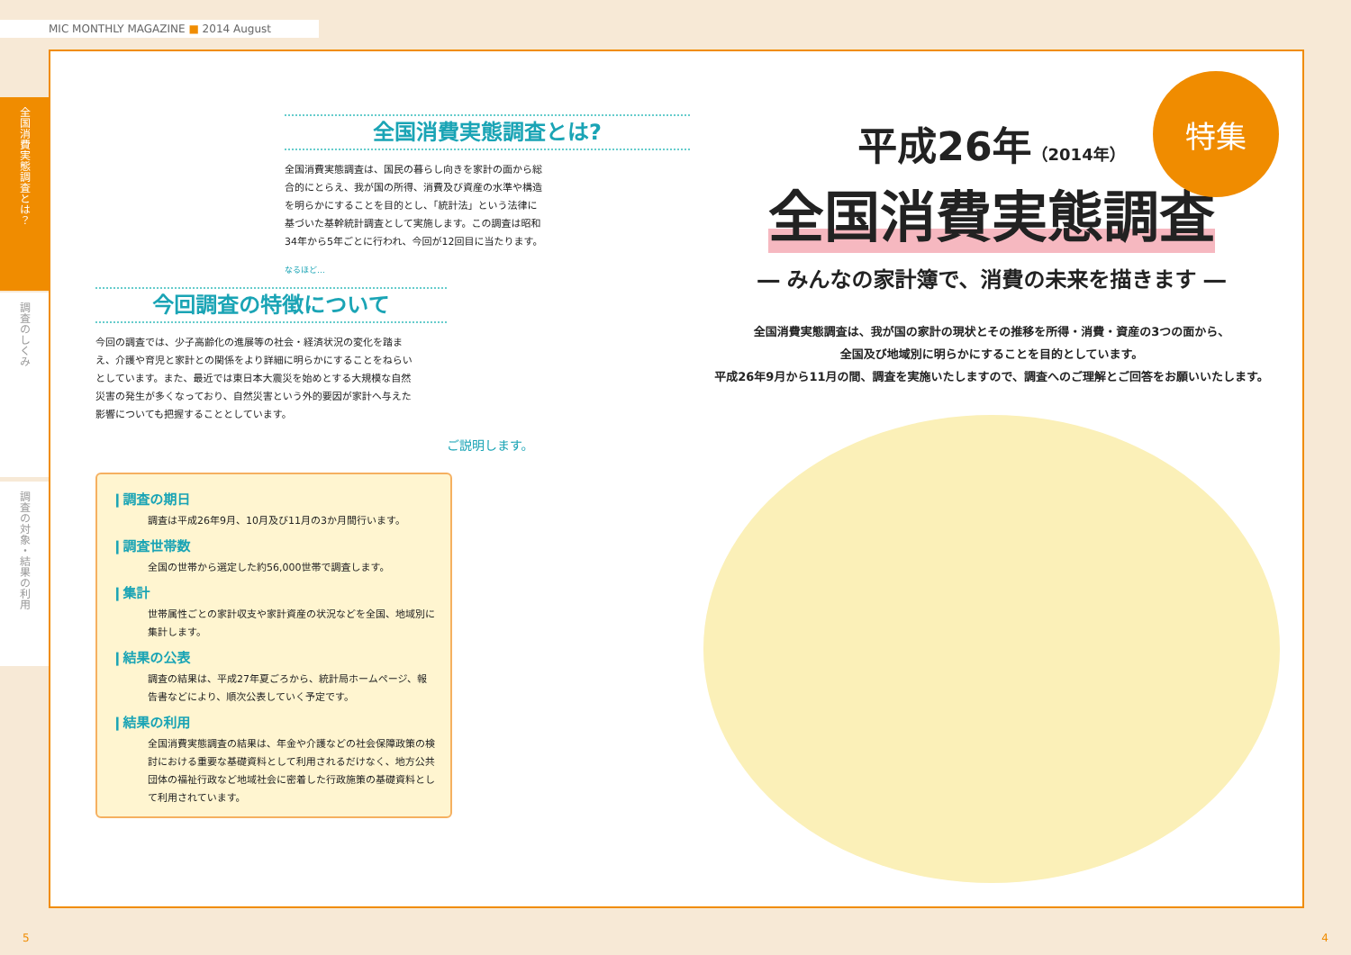MIC MONTHLY MAGAZINE ■ 2014 August
全国消費実態調査とは？
調査のしくみ
調査の対象・結果の利用
全国消費実態調査とは?
全国消費実態調査は、国民の暮らし向きを家計の面から総合的にとらえ、我が国の所得、消費及び資産の水準や構造を明らかにすることを目的とし、「統計法」という法律に基づいた基幹統計調査として実施します。この調査は昭和34年から5年ごとに行われ、今回が12回目に当たります。
なるほど…
今回調査の特徴について
今回の調査では、少子高齢化の進展等の社会・経済状況の変化を踏まえ、介護や育児と家計との関係をより詳細に明らかにすることをねらいとしています。また、最近では東日本大震災を始めとする大規模な自然災害の発生が多くなっており、自然災害という外的要因が家計へ与えた影響についても把握することとしています。
ご説明します。
❙調査の期日
調査は平成26年9月、10月及び11月の3か月間行います。
❙調査世帯数
全国の世帯から選定した約56,000世帯で調査します。
❙集計
世帯属性ごとの家計収支や家計資産の状況などを全国、地域別に集計します。
❙結果の公表
調査の結果は、平成27年夏ごろから、統計局ホームページ、報告書などにより、順次公表していく予定です。
❙結果の利用
全国消費実態調査の結果は、年金や介護などの社会保障政策の検討における重要な基礎資料として利用されるだけなく、地方公共団体の福祉行政など地域社会に密着した行政施策の基礎資料として利用されています。
平成26年（2014年）
全国消費実態調査
― みんなの家計簿で、消費の未来を描きます ―
全国消費実態調査は、我が国の家計の現状とその推移を所得・消費・資産の3つの面から、
全国及び地域別に明らかにすることを目的としています。
平成26年9月から11月の間、調査を実施いたしますので、調査へのご理解とご回答をお願いいたします。
特集
5 4